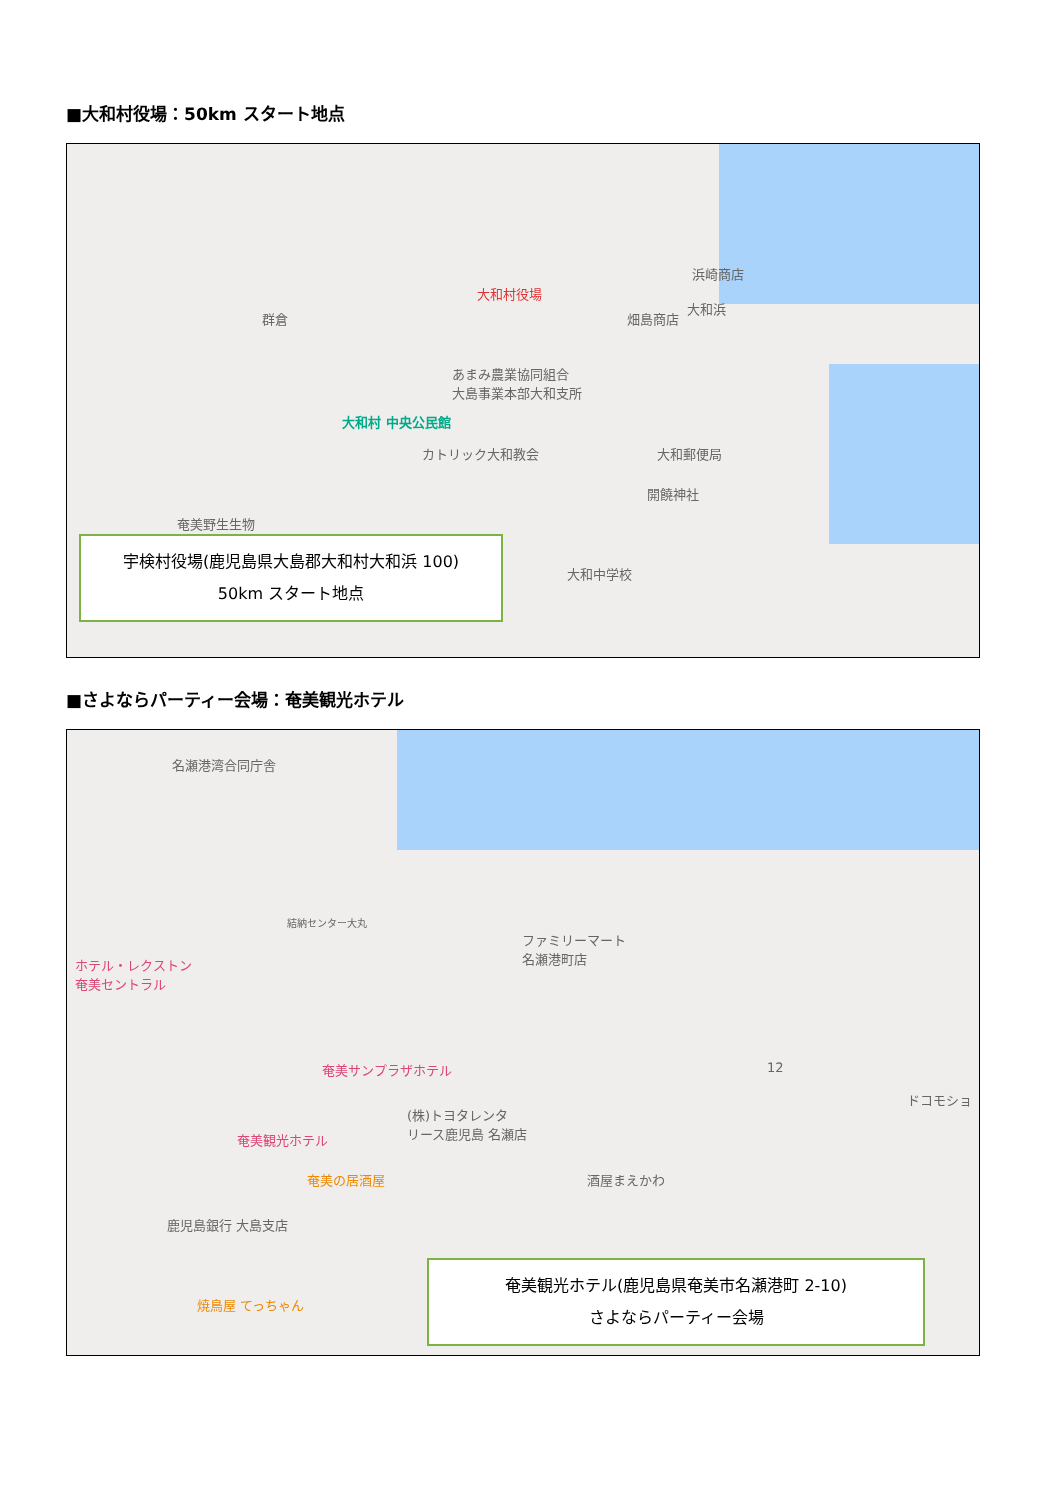■大和村役場：50km スタート地点
大和村役場
群倉
大和浜
浜崎商店
畑島商店
あまみ農業協同組合
大島事業本部大和支所
大和村 中央公民館
カトリック大和教会 大和郵便局
開饒神社
奄美野生生物
大和中学校
宇検村役場(鹿児島県大島郡大和村大和浜 100)
50km スタート地点
■さよならパーティー会場：奄美観光ホテル
名瀬港湾合同庁舎
結納センター大丸
ファミリーマート
名瀬港町店
ホテル・レクストン
奄美セントラル
奄美サンプラザホテル
(株)トヨタレンタ
リース鹿児島 名瀬店
奄美観光ホテル
奄美の居酒屋 酒屋まえかわ
鹿児島銀行 大島支店
12
ドコモショ
焼鳥屋 てっちゃん
奄美観光ホテル(鹿児島県奄美市名瀬港町 2-10)
さよならパーティー会場